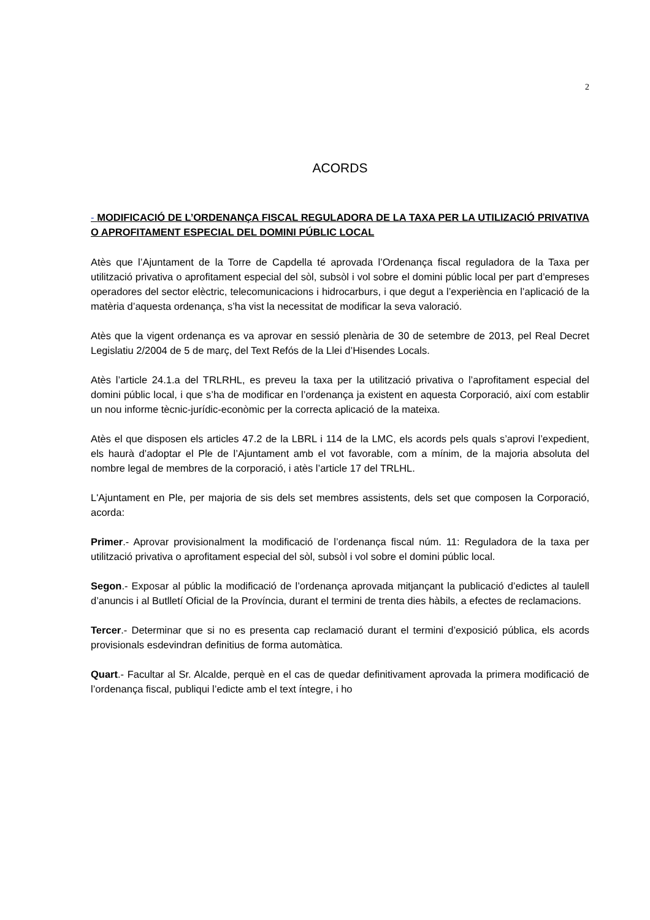2
ACORDS
- MODIFICACIÓ DE L’ORDENANÇA FISCAL REGULADORA DE LA TAXA PER LA UTILIZACIÓ PRIVATIVA O APROFITAMENT ESPECIAL DEL DOMINI PÚBLIC LOCAL
Atès que l’Ajuntament de la Torre de Capdella té aprovada l’Ordenança fiscal reguladora de la Taxa per utilització privativa o aprofitament especial del sòl, subsòl i vol sobre el domini públic local per part d’empreses operadores del sector elèctric, telecomunicacions i hidrocarburs, i que degut a l’experiència en l’aplicació de la matèria d’aquesta ordenança, s’ha vist la necessitat de modificar la seva valoració.
Atès que la vigent ordenança es va aprovar en sessió plenària de 30 de setembre de 2013, pel Real Decret Legislatiu 2/2004 de 5 de març, del Text Refós de la Llei d’Hisendes Locals.
Atès l’article 24.1.a del TRLRHL, es preveu la taxa per la utilització privativa o l’aprofitament especial del domini públic local, i que s’ha de modificar en l’ordenança ja existent en aquesta Corporació, així com establir un nou informe tècnic-jurídic-econòmic per la correcta aplicació de la mateixa.
Atès el que disposen els articles 47.2 de la LBRL i 114 de la LMC, els acords pels quals s’aprovi l’expedient, els haurà d’adoptar el Ple de l’Ajuntament amb el vot favorable, com a mínim, de la majoria absoluta del nombre legal de membres de la corporació, i atès l’article 17 del TRLHL.
L'Ajuntament en Ple, per majoria de sis dels set membres assistents, dels set que composen la Corporació, acorda:
Primer.- Aprovar provisionalment la modificació de l’ordenança fiscal núm. 11: Reguladora de la taxa per utilització privativa o aprofitament especial del sòl, subsòl i vol sobre el domini públic local.
Segon.- Exposar al públic la modificació de l’ordenança aprovada mitjançant la publicació d’edictes al taulell d’anuncis i al Butlletí Oficial de la Província, durant el termini de trenta dies hàbils, a efectes de reclamacions.
Tercer.- Determinar que si no es presenta cap reclamació durant el termini d’exposició pública, els acords provisionals esdevindran definitius de forma automàtica.
Quart.- Facultar al Sr. Alcalde, perquè en el cas de quedar definitivament aprovada la primera modificació de l’ordenança fiscal, publiqui l’edicte amb el text íntegre, i ho